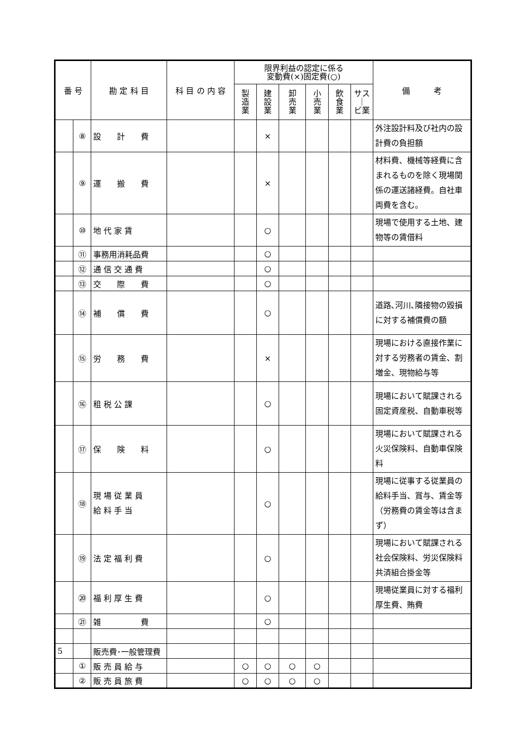| 番 号 | | 勘 定 科 目 | 科 目 の 内 容 | 限界利益の認定に係る 変動費(×)固定費(○) | | | | | | 備 考 |
| --- | --- | --- | --- | --- | --- | --- | --- | --- | --- | --- |
| | | | | 製 造 業 | 建 設 業 | 卸 売 業 | 小 売 業 | 飲 食 業 | サス ｜ ビ業 | |
| | ⑧ | 設 計 費 | | | × | | | | | 外注設計料及び社内の設計費の負担額 |
| | ⑨ | 運 搬 費 | | | × | | | | | 材料費、機械等経費に含まれるものを除く現場関係の運送諸経費。自社車両費を含む。 |
| | ⑩ | 地 代 家 賃 | | | ○ | | | | | 現場で使用する土地、建物等の賃借料 |
| | ⑪ | 事務用消耗品費 | | | ○ | | | | | |
| | ⑫ | 通 信 交 通 費 | | | ○ | | | | | |
| | ⑬ | 交 際 費 | | | ○ | | | | | |
| | ⑭ | 補 償 費 | | | ○ | | | | | 道路､河川､隣接物の毀損に対する補償費の額 |
| | ⑮ | 労 務 費 | | | × | | | | | 現場における直接作業に対する労務者の賃金、割増金、現物給与等 |
| | ⑯ | 租 税 公 課 | | | ○ | | | | | 現場において賦課される固定資産税、自動車税等 |
| | ⑰ | 保 険 料 | | | ○ | | | | | 現場において賦課される火災保険料、自動車保険料 |
| | ⑱ | 現 場 従 業 員 給 料 手 当 | | | ○ | | | | | 現場に従事する従業員の給料手当、賞与、賃金等（労務費の賃金等は含まず） |
| | ⑲ | 法 定 福 利 費 | | | ○ | | | | | 現場において賦課される社会保険料、労災保険料共済組合掛金等 |
| | ⑳ | 福 利 厚 生 費 | | | ○ | | | | | 現場従業員に対する福利厚生費、賄費 |
| | ㉑ | 雑 費 | | | ○ | | | | | |
| 5 | | 販売費･一般管理費 | | | | | | | | |
| | ① | 販 売 員 給 与 | | ○ | ○ | ○ | ○ | | | |
| | ② | 販 売 員 旅 費 | | ○ | ○ | ○ | ○ | | | |